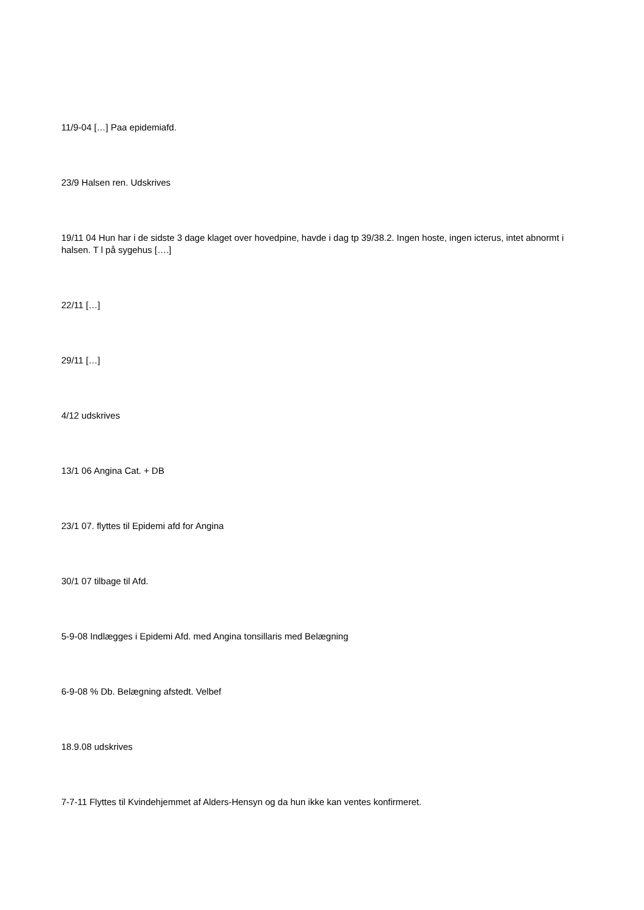11/9-04 […] Paa epidemiafd.
23/9 Halsen ren. Udskrives
19/11 04 Hun har i de sidste 3 dage klaget over hovedpine, havde i dag tp 39/38.2. Ingen hoste, ingen icterus, intet abnormt i halsen. T l på sygehus [….]
22/11 […]
29/11 […]
4/12 udskrives
13/1 06 Angina Cat. + DB
23/1 07. flyttes til Epidemi afd for Angina
30/1 07 tilbage til Afd.
5-9-08 Indlægges i Epidemi Afd. med Angina tonsillaris med Belægning
6-9-08 % Db. Belægning afstedt. Velbef
18.9.08 udskrives
7-7-11 Flyttes til Kvindehjemmet af Alders-Hensyn og da hun ikke kan ventes konfirmeret.